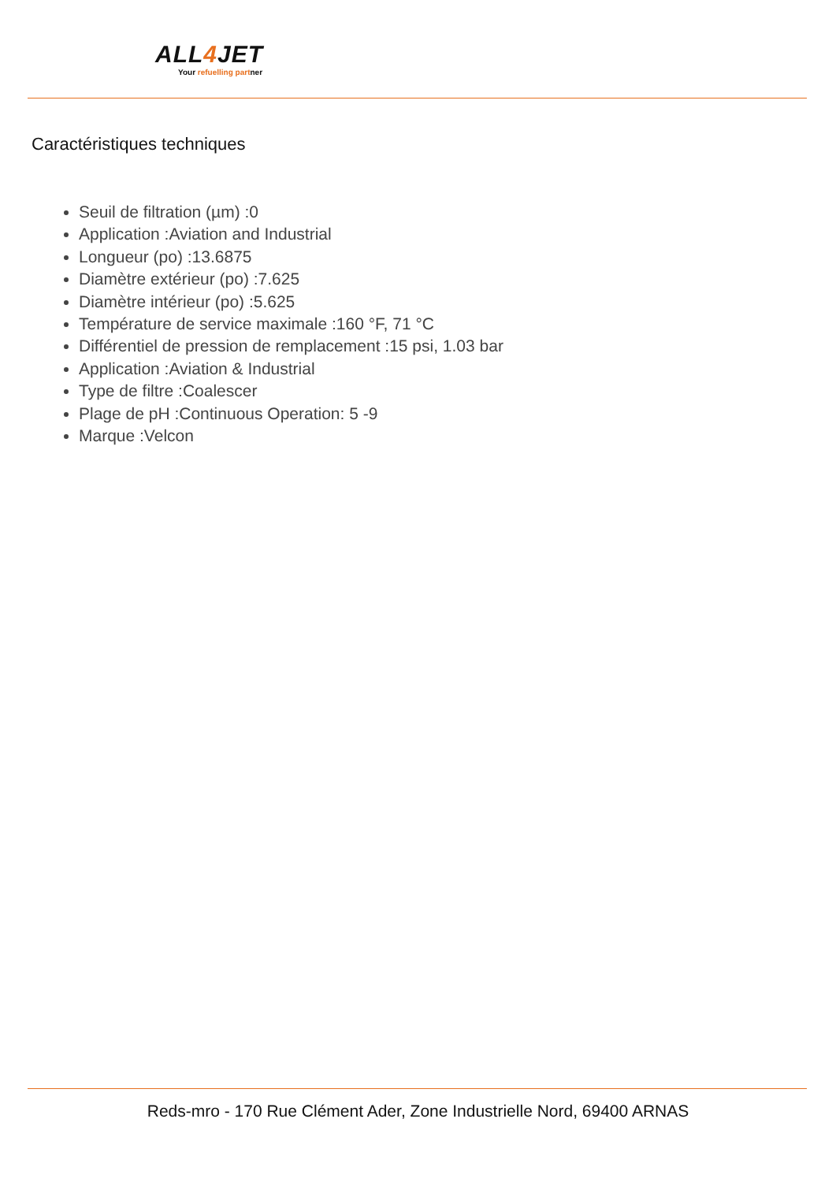ALL4 JET
Your refuelling partner
Caractéristiques techniques
Seuil de filtration (µm) :0
Application :Aviation and Industrial
Longueur (po) :13.6875
Diamètre extérieur (po) :7.625
Diamètre intérieur (po) :5.625
Température de service maximale :160 °F, 71 °C
Différentiel de pression de remplacement :15 psi, 1.03 bar
Application :Aviation & Industrial
Type de filtre :Coalescer
Plage de pH :Continuous Operation: 5 -9
Marque :Velcon
Reds-mro - 170 Rue Clément Ader, Zone Industrielle Nord, 69400 ARNAS